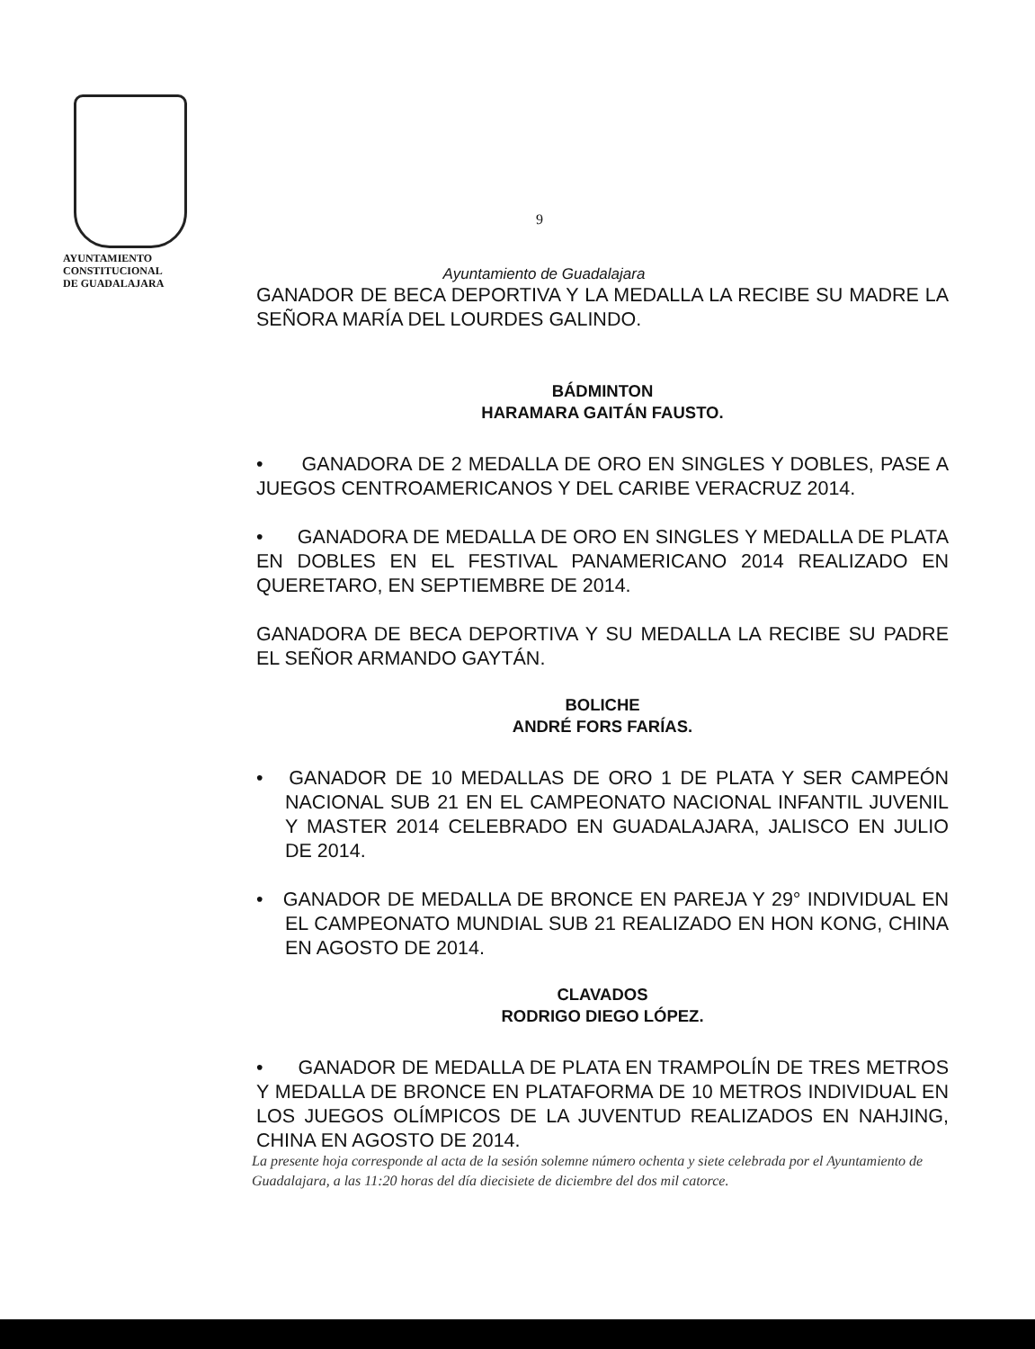AYUNTAMIENTO
CONSTITUCIONAL
DE GUADALAJARA
9
Ayuntamiento de Guadalajara
GANADOR DE BECA DEPORTIVA Y LA MEDALLA LA RECIBE SU MADRE LA SEÑORA MARÍA DEL LOURDES GALINDO.
BÁDMINTON
HARAMARA GAITÁN FAUSTO.
• GANADORA DE 2 MEDALLA DE ORO EN SINGLES Y DOBLES, PASE A JUEGOS CENTROAMERICANOS Y DEL CARIBE VERACRUZ 2014.
• GANADORA DE MEDALLA DE ORO EN SINGLES Y MEDALLA DE PLATA EN DOBLES EN EL FESTIVAL PANAMERICANO 2014 REALIZADO EN QUERETARO, EN SEPTIEMBRE DE 2014.
GANADORA DE BECA DEPORTIVA Y SU MEDALLA LA RECIBE SU PADRE EL SEÑOR ARMANDO GAYTÁN.
BOLICHE
ANDRÉ FORS FARÍAS.
• GANADOR DE 10 MEDALLAS DE ORO 1 DE PLATA Y SER CAMPEÓN NACIONAL SUB 21 EN EL CAMPEONATO NACIONAL INFANTIL JUVENIL Y MASTER 2014 CELEBRADO EN GUADALAJARA, JALISCO EN JULIO DE 2014.
• GANADOR DE MEDALLA DE BRONCE EN PAREJA Y 29° INDIVIDUAL EN EL CAMPEONATO MUNDIAL SUB 21 REALIZADO EN HON KONG, CHINA EN AGOSTO DE 2014.
CLAVADOS
RODRIGO DIEGO LÓPEZ.
• GANADOR DE MEDALLA DE PLATA EN TRAMPOLÍN DE TRES METROS Y MEDALLA DE BRONCE EN PLATAFORMA DE 10 METROS INDIVIDUAL EN LOS JUEGOS OLÍMPICOS DE LA JUVENTUD REALIZADOS EN NAHJING, CHINA EN AGOSTO DE 2014.
La presente hoja corresponde al acta de la sesión solemne número ochenta y siete celebrada por el Ayuntamiento de Guadalajara, a las 11:20 horas del día diecisiete de diciembre del dos mil catorce.